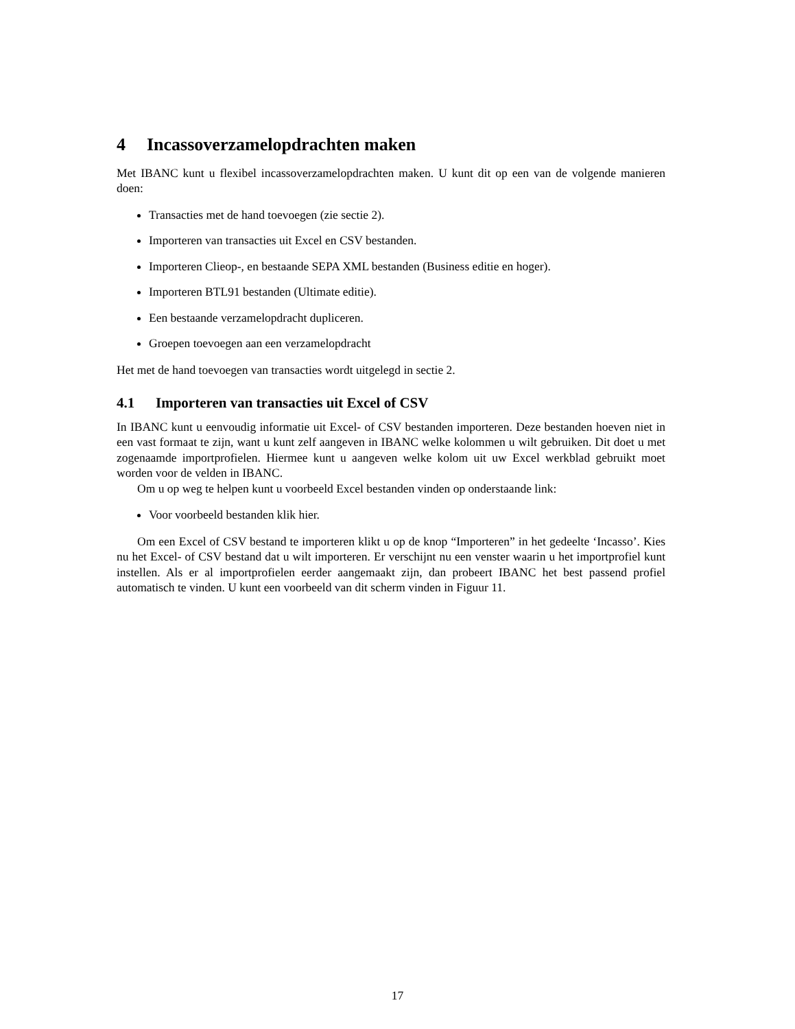4 Incassoverzamelopdrachten maken
Met IBANC kunt u flexibel incassoverzamelopdrachten maken. U kunt dit op een van de volgende manieren doen:
Transacties met de hand toevoegen (zie sectie 2).
Importeren van transacties uit Excel en CSV bestanden.
Importeren Clieop-, en bestaande SEPA XML bestanden (Business editie en hoger).
Importeren BTL91 bestanden (Ultimate editie).
Een bestaande verzamelopdracht dupliceren.
Groepen toevoegen aan een verzamelopdracht
Het met de hand toevoegen van transacties wordt uitgelegd in sectie 2.
4.1 Importeren van transacties uit Excel of CSV
In IBANC kunt u eenvoudig informatie uit Excel- of CSV bestanden importeren. Deze bestanden hoeven niet in een vast formaat te zijn, want u kunt zelf aangeven in IBANC welke kolommen u wilt gebruiken. Dit doet u met zogenaamde importprofielen. Hiermee kunt u aangeven welke kolom uit uw Excel werkblad gebruikt moet worden voor de velden in IBANC.
Om u op weg te helpen kunt u voorbeeld Excel bestanden vinden op onderstaande link:
Voor voorbeeld bestanden klik hier.
Om een Excel of CSV bestand te importeren klikt u op de knop “Importeren” in het gedeelte ‘Incasso’. Kies nu het Excel- of CSV bestand dat u wilt importeren. Er verschijnt nu een venster waarin u het importprofiel kunt instellen. Als er al importprofielen eerder aangemaakt zijn, dan probeert IBANC het best passend profiel automatisch te vinden. U kunt een voorbeeld van dit scherm vinden in Figuur 11.
17